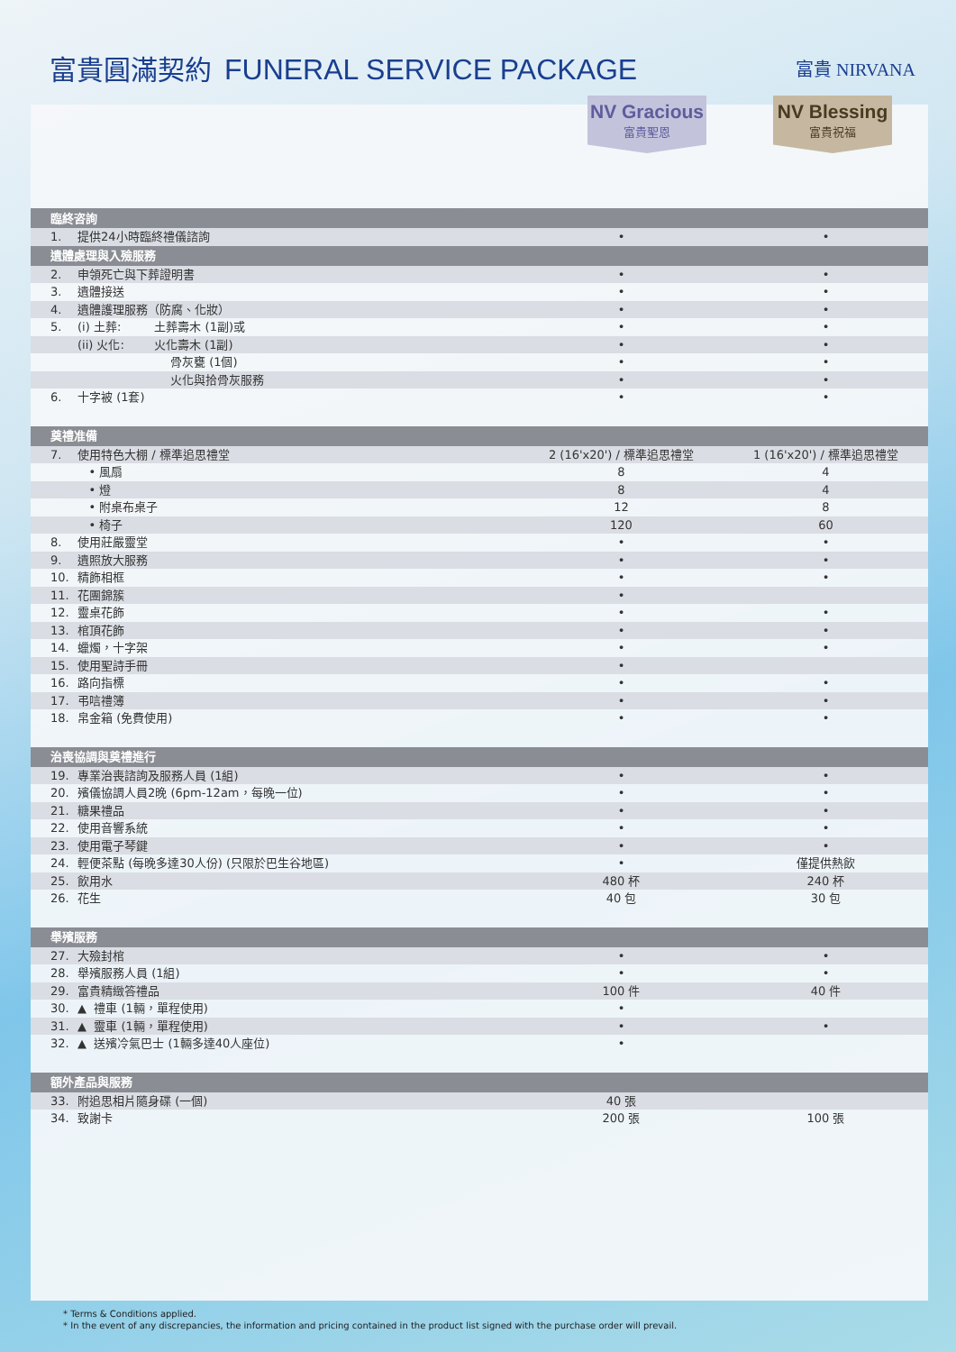富貴圓滿契約 FUNERAL SERVICE PACKAGE
富貴 NIRVANA
NV Gracious
富貴聖恩
NV Blessing
富貴祝福
| 臨終咨詢 | | | |
| 1. | 提供24小時臨終禮儀諮詢 | • | • |
| 遺體處理與入殮服務 | | | |
| 2. | 申領死亡與下葬證明書 | • | • |
| 3. | 遺體接送 | • | • |
| 4. | 遺體護理服務（防腐、化妝） | • | • |
| 5. | (i) 土葬: 土葬壽木 (1副)或 | • | • |
| | (ii) 火化: 火化壽木 (1副) | • | • |
| | 骨灰甕 (1個) | • | • |
| | 火化與拾骨灰服務 | • | • |
| 6. | 十字被 (1套) | • | • |
| 奠禮准備 | | | |
| 7. | 使用特色大棚 / 標準追思禮堂 | 2 (16'x20') / 標準追思禮堂 | 1 (16'x20') / 標準追思禮堂 |
| | • 風扇 | 8 | 4 |
| | • 燈 | 8 | 4 |
| | • 附桌布桌子 | 12 | 8 |
| | • 椅子 | 120 | 60 |
| 8. | 使用莊嚴靈堂 | • | • |
| 9. | 遺照放大服務 | • | • |
| 10. | 精飾相框 | • | • |
| 11. | 花團錦簇 | • | |
| 12. | 靈桌花飾 | • | • |
| 13. | 棺頂花飾 | • | • |
| 14. | 蠟燭，十字架 | • | • |
| 15. | 使用聖詩手冊 | • | |
| 16. | 路向指標 | • | • |
| 17. | 弔唁禮簿 | • | • |
| 18. | 帛金箱 (免費使用) | • | • |
| 治喪協調與奠禮進行 | | | |
| 19. | 專業治喪諮詢及服務人員 (1組) | • | • |
| 20. | 殯儀協調人員2晚 (6pm-12am，每晚一位) | • | • |
| 21. | 糖果禮品 | • | • |
| 22. | 使用音響系統 | • | • |
| 23. | 使用電子琴鍵 | • | • |
| 24. | 輕便茶點 (每晚多達30人份) (只限於巴生谷地區) | • | 僅提供熱飲 |
| 25. | 飲用水 | 480 杯 | 240 杯 |
| 26. | 花生 | 40 包 | 30 包 |
| 舉殯服務 | | | |
| 27. | 大殮封棺 | • | • |
| 28. | 舉殯服務人員 (1組) | • | • |
| 29. | 富貴精緻答禮品 | 100 件 | 40 件 |
| 30. | ▲ 禮車 (1輛，單程使用) | • | |
| 31. | ▲ 靈車 (1輛，單程使用) | • | • |
| 32. | ▲ 送殯冷氣巴士 (1輛多達40人座位) | • | |
| 額外產品與服務 | | | |
| 33. | 附追思相片隨身碟 (一個) | 40 張 | |
| 34. | 致謝卡 | 200 張 | 100 張 |
* Terms & Conditions applied.
* In the event of any discrepancies, the information and pricing contained in the product list signed with the purchase order will prevail.